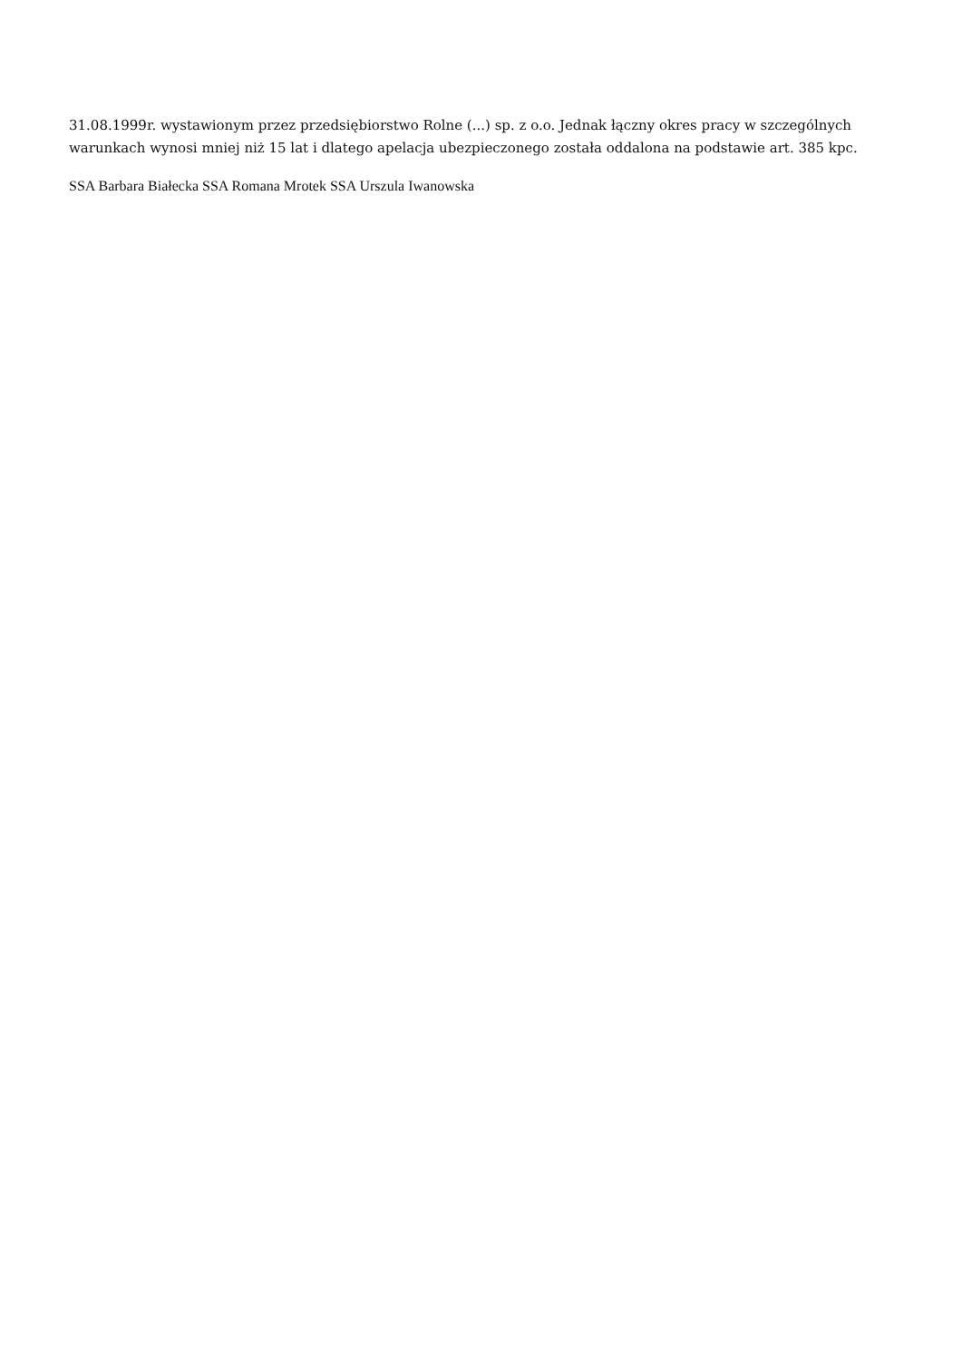31.08.1999r. wystawionym przez przedsiębiorstwo Rolne (...) sp. z o.o. Jednak łączny okres pracy w szczególnych warunkach wynosi mniej niż 15 lat i dlatego apelacja ubezpieczonego została oddalona na podstawie art. 385 kpc.
SSA Barbara Białecka SSA Romana Mrotek SSA Urszula Iwanowska